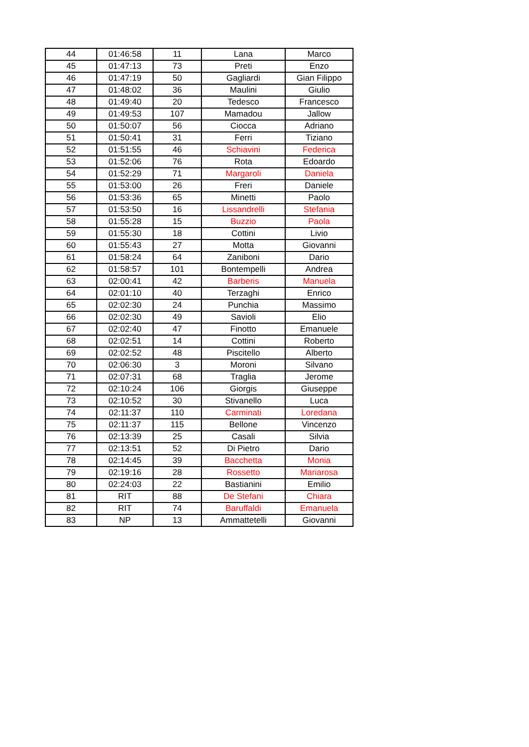| 44 | 01:46:58 | 11 | Lana | Marco |
| 45 | 01:47:13 | 73 | Preti | Enzo |
| 46 | 01:47:19 | 50 | Gagliardi | Gian Filippo |
| 47 | 01:48:02 | 36 | Maulini | Giulio |
| 48 | 01:49:40 | 20 | Tedesco | Francesco |
| 49 | 01:49:53 | 107 | Mamadou | Jallow |
| 50 | 01:50:07 | 56 | Ciocca | Adriano |
| 51 | 01:50:41 | 31 | Ferri | Tiziano |
| 52 | 01:51:55 | 46 | Schiavini | Federica |
| 53 | 01:52:06 | 76 | Rota | Edoardo |
| 54 | 01:52:29 | 71 | Margaroli | Daniela |
| 55 | 01:53:00 | 26 | Freri | Daniele |
| 56 | 01:53:36 | 65 | Minetti | Paolo |
| 57 | 01:53:50 | 16 | Lissandrelli | Stefania |
| 58 | 01:55:28 | 15 | Buzzio | Paola |
| 59 | 01:55:30 | 18 | Cottini | Livio |
| 60 | 01:55:43 | 27 | Motta | Giovanni |
| 61 | 01:58:24 | 64 | Zaniboni | Dario |
| 62 | 01:58:57 | 101 | Bontempelli | Andrea |
| 63 | 02:00:41 | 42 | Barberis | Manuela |
| 64 | 02:01:10 | 40 | Terzaghi | Enrico |
| 65 | 02:02:30 | 24 | Punchia | Massimo |
| 66 | 02:02:30 | 49 | Savioli | Elio |
| 67 | 02:02:40 | 47 | Finotto | Emanuele |
| 68 | 02:02:51 | 14 | Cottini | Roberto |
| 69 | 02:02:52 | 48 | Piscitello | Alberto |
| 70 | 02:06:30 | 3 | Moroni | Silvano |
| 71 | 02:07:31 | 68 | Traglia | Jerome |
| 72 | 02:10:24 | 106 | Giorgis | Giuseppe |
| 73 | 02:10:52 | 30 | Stivanello | Luca |
| 74 | 02:11:37 | 110 | Carminati | Loredana |
| 75 | 02:11:37 | 115 | Bellone | Vincenzo |
| 76 | 02:13:39 | 25 | Casali | Silvia |
| 77 | 02:13:51 | 52 | Di Pietro | Dario |
| 78 | 02:14:45 | 39 | Bacchetta | Monia |
| 79 | 02:19:16 | 28 | Rossetto | Mariarosa |
| 80 | 02:24:03 | 22 | Bastianini | Emilio |
| 81 | RIT | 88 | De Stefani | Chiara |
| 82 | RIT | 74 | Baruffaldi | Emanuela |
| 83 | NP | 13 | Ammattetelli | Giovanni |